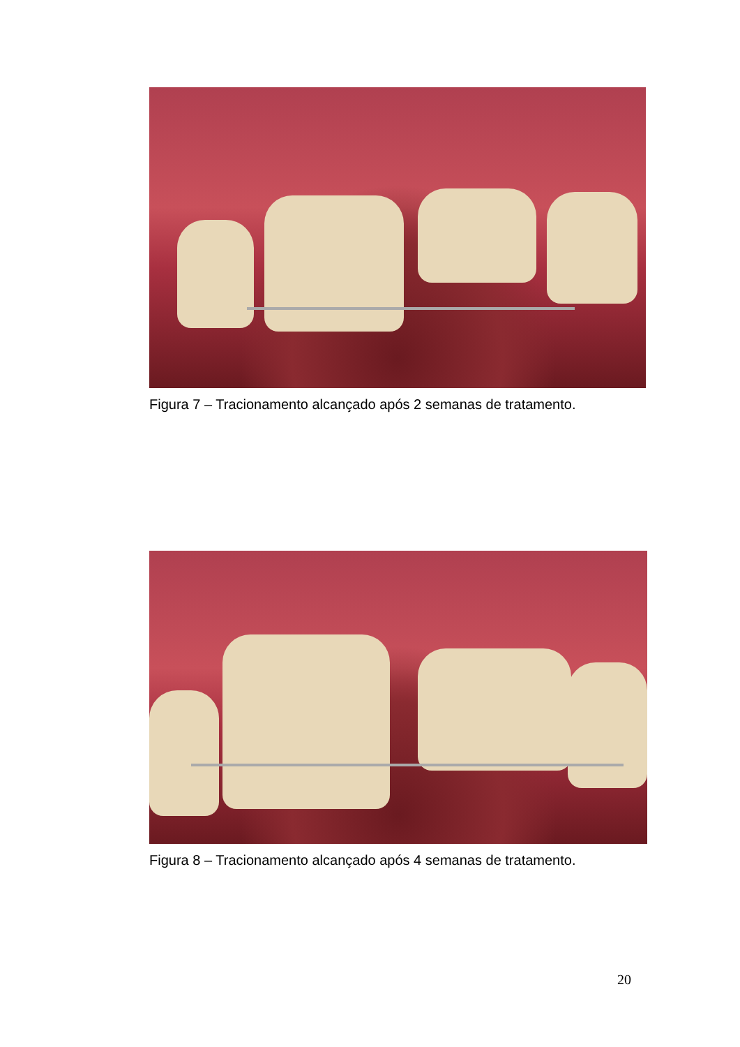Figura 7 – Tracionamento alcançado após 2 semanas de tratamento.
Figura 8 – Tracionamento alcançado após 4 semanas de tratamento.
20